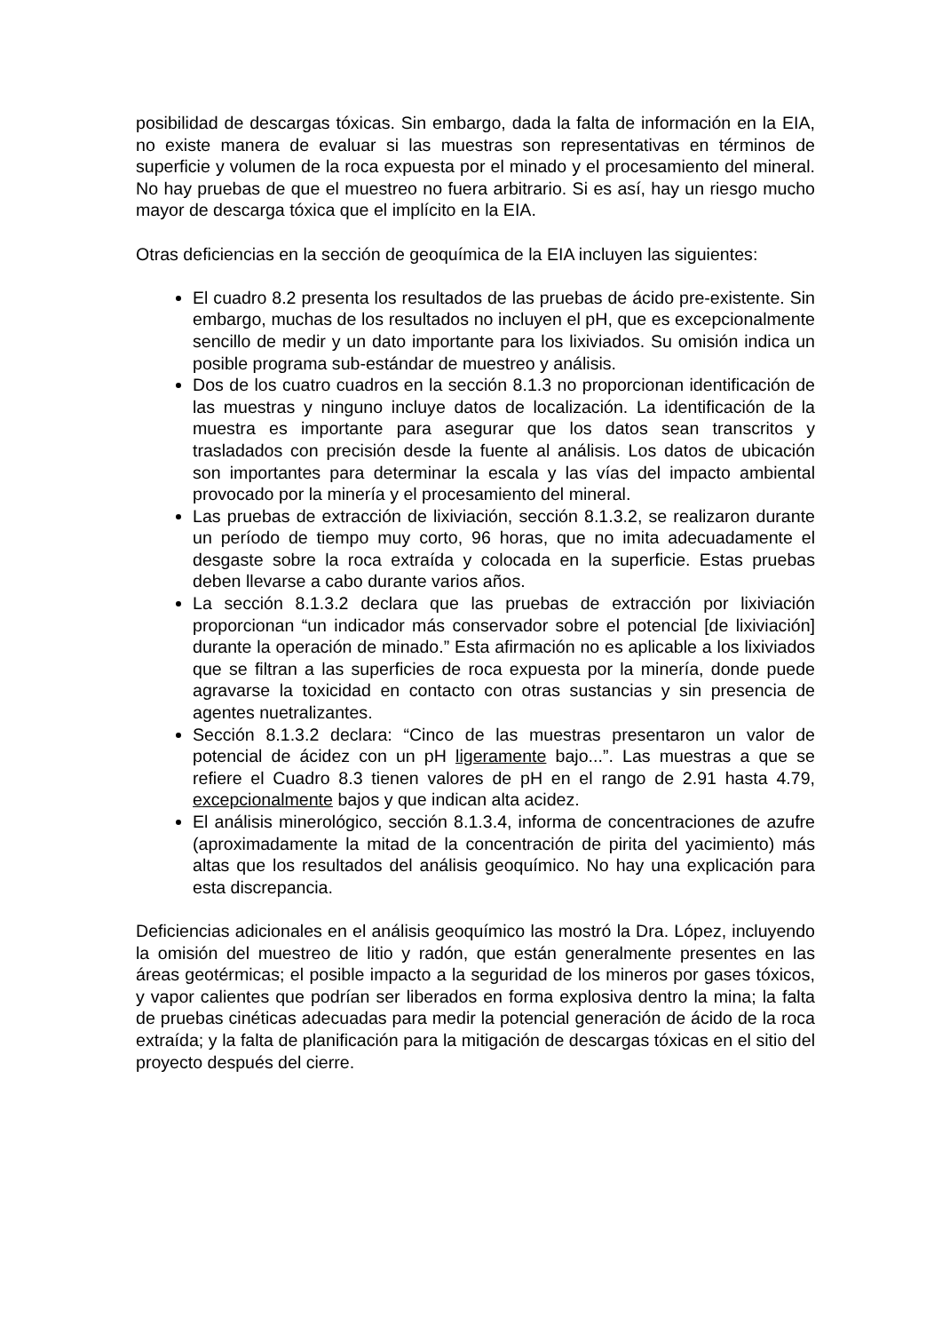posibilidad de descargas tóxicas. Sin embargo, dada la falta de información en la EIA, no existe manera de evaluar si las muestras son representativas en términos de superficie y volumen de la roca expuesta por el minado y el procesamiento del mineral. No hay pruebas de que el muestreo no fuera arbitrario. Si es así, hay un riesgo mucho mayor de descarga tóxica que el implícito en la EIA.
Otras deficiencias en la sección de geoquímica de la EIA incluyen las siguientes:
El cuadro 8.2 presenta los resultados de las pruebas de ácido pre-existente. Sin embargo, muchas de los resultados no incluyen el pH, que es excepcionalmente sencillo de medir y un dato importante para los lixiviados. Su omisión indica un posible programa sub-estándar de muestreo y análisis.
Dos de los cuatro cuadros en la sección 8.1.3 no proporcionan identificación de las muestras y ninguno incluye datos de localización. La identificación de la muestra es importante para asegurar que los datos sean transcritos y trasladados con precisión desde la fuente al análisis. Los datos de ubicación son importantes para determinar la escala y las vías del impacto ambiental provocado por la minería y el procesamiento del mineral.
Las pruebas de extracción de lixiviación, sección 8.1.3.2, se realizaron durante un período de tiempo muy corto, 96 horas, que no imita adecuadamente el desgaste sobre la roca extraída y colocada en la superficie. Estas pruebas deben llevarse a cabo durante varios años.
La sección 8.1.3.2 declara que las pruebas de extracción por lixiviación proporcionan “un indicador más conservador sobre el potencial [de lixiviación] durante la operación de minado.” Esta afirmación no es aplicable a los lixiviados que se filtran a las superficies de roca expuesta por la minería, donde puede agravarse la toxicidad en contacto con otras sustancias y sin presencia de agentes nuetralizantes.
Sección 8.1.3.2 declara: “Cinco de las muestras presentaron un valor de potencial de ácidez con un pH ligeramente bajo...”. Las muestras a que se refiere el Cuadro 8.3 tienen valores de pH en el rango de 2.91 hasta 4.79, excepcionalmente bajos y que indican alta acidez.
El análisis minerológico, sección 8.1.3.4, informa de concentraciones de azufre (aproximadamente la mitad de la concentración de pirita del yacimiento) más altas que los resultados del análisis geoquímico. No hay una explicación para esta discrepancia.
Deficiencias adicionales en el análisis geoquímico las mostró la Dra. López, incluyendo la omisión del muestreo de litio y radón, que están generalmente presentes en las áreas geotérmicas; el posible impacto a la seguridad de los mineros por gases tóxicos, y vapor calientes que podrían ser liberados en forma explosiva dentro la mina; la falta de pruebas cinéticas adecuadas para medir la potencial generación de ácido de la roca extraída; y la falta de planificación para la mitigación de descargas tóxicas en el sitio del proyecto después del cierre.